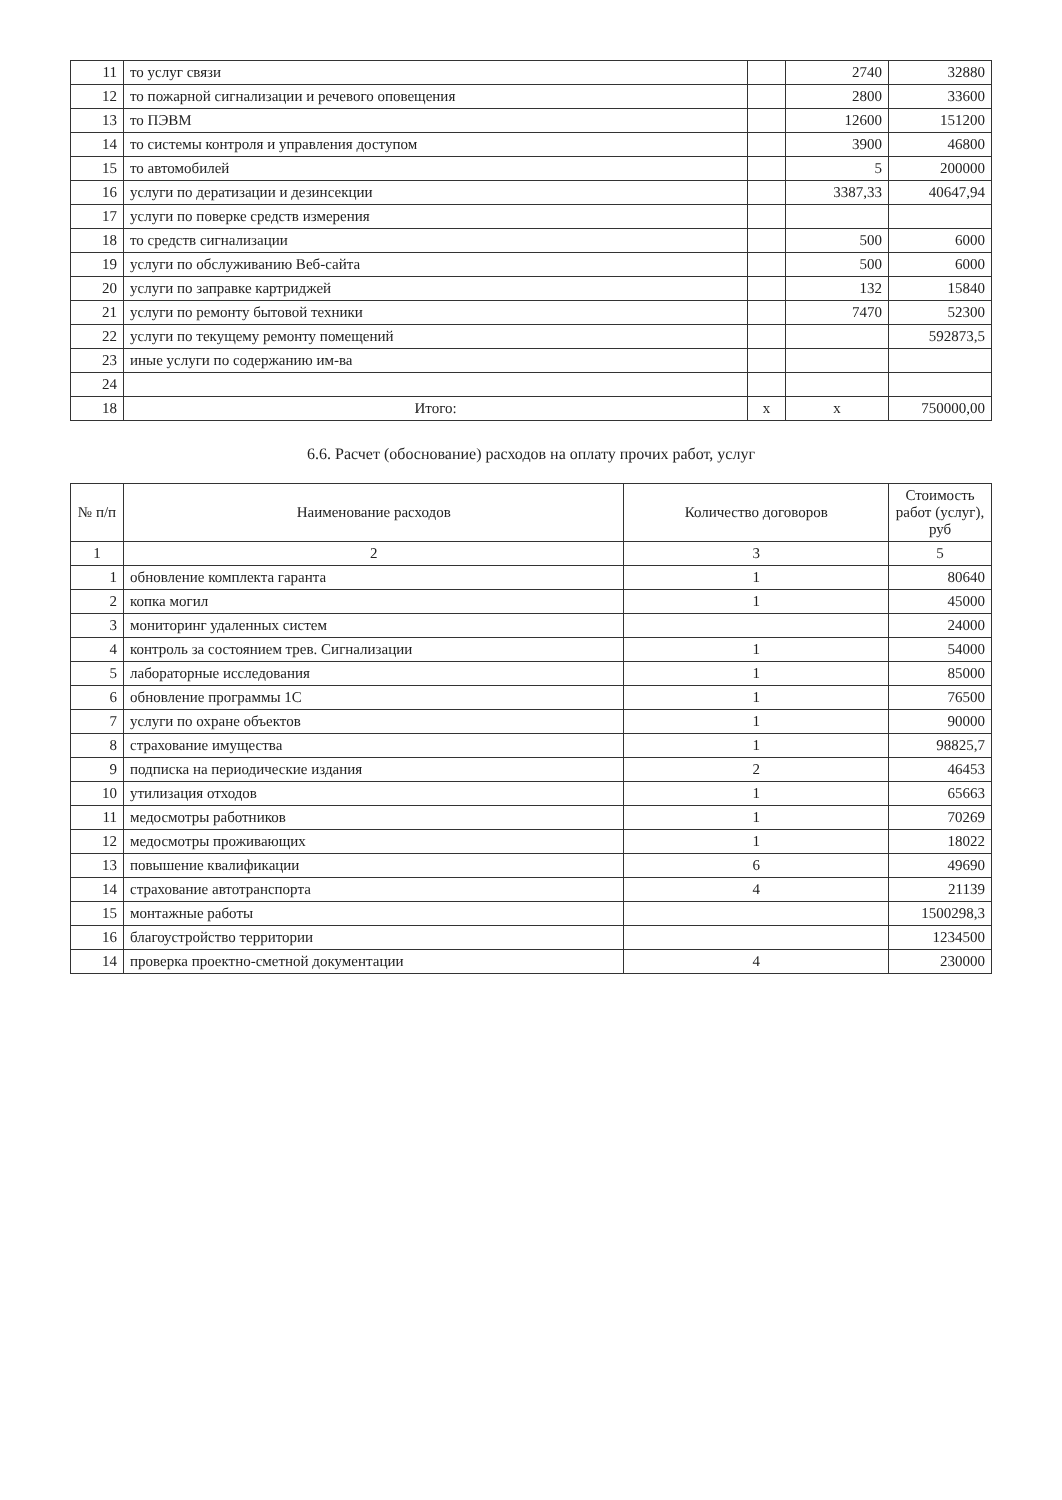| 11 | то услуг связи | | 2740 | 32880 |
| 12 | то пожарной сигнализации и речевого оповещения | | 2800 | 33600 |
| 13 | то ПЭВМ | | 12600 | 151200 |
| 14 | то системы контроля и управления доступом | | 3900 | 46800 |
| 15 | то автомобилей | | 5 | 200000 |
| 16 | услуги по дератизации и дезинсекции | | 3387,33 | 40647,94 |
| 17 | услуги по поверке средств измерения | | | |
| 18 | то средств сигнализации | | 500 | 6000 |
| 19 | услуги по обслуживанию Веб-сайта | | 500 | 6000 |
| 20 | услуги по заправке картриджей | | 132 | 15840 |
| 21 | услуги по ремонту бытовой техники | | 7470 | 52300 |
| 22 | услуги по текущему ремонту помещений | | | 592873,5 |
| 23 | иные услуги по содержанию им-ва | | | |
| 24 | | | | |
| 18 | Итого: | x | x | 750000,00 |
6.6. Расчет (обоснование) расходов на оплату прочих работ, услуг
| № п/п | Наименование расходов | Количество договоров | Стоимость работ (услуг), руб |
| --- | --- | --- | --- |
| 1 | 2 | 3 | 5 |
| 1 | обновление комплекта гаранта | 1 | 80640 |
| 2 | копка могил | 1 | 45000 |
| 3 | мониторинг удаленных систем | | 24000 |
| 4 | контроль за состоянием трев. Сигнализации | 1 | 54000 |
| 5 | лабораторные исследования | 1 | 85000 |
| 6 | обновление программы 1С | 1 | 76500 |
| 7 | услуги по охране объектов | 1 | 90000 |
| 8 | страхование имущества | 1 | 98825,7 |
| 9 | подписка на периодические издания | 2 | 46453 |
| 10 | утилизация отходов | 1 | 65663 |
| 11 | медосмотры работников | 1 | 70269 |
| 12 | медосмотры проживающих | 1 | 18022 |
| 13 | повышение квалификации | 6 | 49690 |
| 14 | страхование автотранспорта | 4 | 21139 |
| 15 | монтажные работы | | 1500298,3 |
| 16 | благоустройство территории | | 1234500 |
| 14 | проверка проектно-сметной документации | 4 | 230000 |